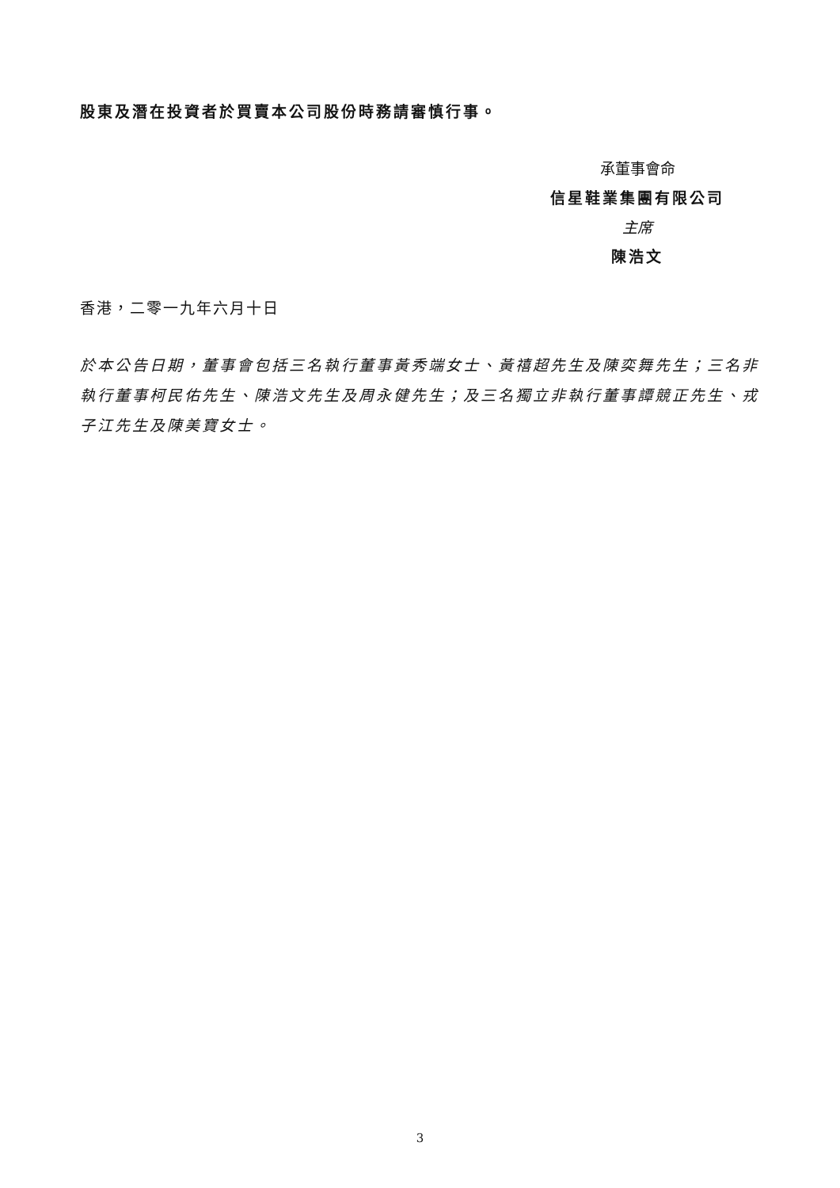股東及潛在投資者於買賣本公司股份時務請審慎行事。
承董事會命
信星鞋業集團有限公司
主席
陳浩文
香港，二零一九年六月十日
於本公告日期，董事會包括三名執行董事黃秀端女士、黃禧超先生及陳奕舞先生；三名非執行董事柯民佑先生、陳浩文先生及周永健先生；及三名獨立非執行董事譚競正先生、戎子江先生及陳美寶女士。
3